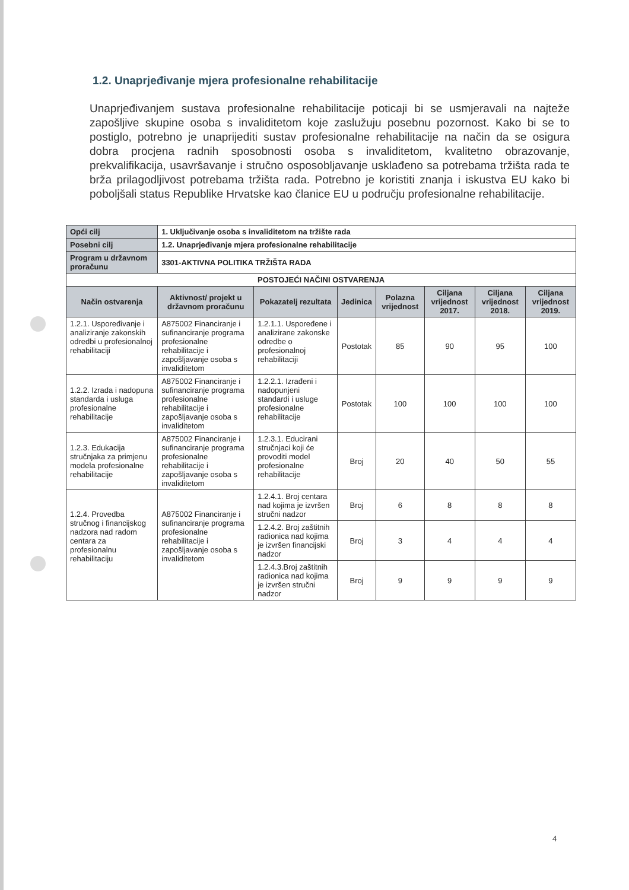1.2. Unaprjeđivanje mjera profesionalne rehabilitacije
Unaprjeđivanjem sustava profesionalne rehabilitacije poticaji bi se usmjeravali na najteže zapošljive skupine osoba s invaliditetom koje zaslužuju posebnu pozornost. Kako bi se to postiglo, potrebno je unaprijediti sustav profesionalne rehabilitacije na način da se osigura dobra procjena radnih sposobnosti osoba s invaliditetom, kvalitetno obrazovanje, prekvalifikacija, usavršavanje i stručno osposobljavanje usklađeno sa potrebama tržišta rada te brža prilagodljivost potrebama tržišta rada. Potrebno je koristiti znanja i iskustva EU kako bi poboljšali status Republike Hrvatske kao članice EU u području profesionalne rehabilitacije.
| Opći cilj | 1. Uključivanje osoba s invaliditetom na tržište rada | | | | | | |
| Posebni cilj | 1.2. Unaprjeđivanje mjera profesionalne rehabilitacije | | | | | | |
| Program u državnom proračunu | 3301-AKTIVNA POLITIKA TRŽIŠTA RADA | | | | | | |
| POSTOJEĆI NAČINI OSTVARENJA | | | | | | | |
| Način ostvarenja | Aktivnost/ projekt u državnom proračunu | Pokazatelj rezultata | Jedinica | Polazna vrijednost | Ciljana vrijednost 2017. | Ciljana vrijednost 2018. | Ciljana vrijednost 2019. |
| 1.2.1. Uspoređivanje i analiziranje zakonskih odredbi u profesionalnoj rehabilitaciji | A875002 Financiranje i sufinanciranje programa profesionalne rehabilitacije i zapošljavanje osoba s invaliditetom | 1.2.1.1. Uspoređene i analizirane zakonske odredbe o profesionalnoj rehabilitaciji | Postotak | 85 | 90 | 95 | 100 |
| 1.2.2. Izrada i nadopuna standarda i usluga profesionalne rehabilitacije | A875002 Financiranje i sufinanciranje programa profesionalne rehabilitacije i zapošljavanje osoba s invaliditetom | 1.2.2.1. Izrađeni i nadopunjeni standardi i usluge profesionalne rehabilitacije | Postotak | 100 | 100 | 100 | 100 |
| 1.2.3. Edukacija stručnjaka za primjenu modela profesionalne rehabilitacije | A875002 Financiranje i sufinanciranje programa profesionalne rehabilitacije i zapošljavanje osoba s invaliditetom | 1.2.3.1. Educirani stručnjaci koji će provoditi model profesionalne rehabilitacije | Broj | 20 | 40 | 50 | 55 |
| 1.2.4. Provedba stručnog i financijskog nadzora nad radom centara za profesionalnu rehabilitaciju | A875002 Financiranje i sufinanciranje programa profesionalne rehabilitacije i zapošljavanje osoba s invaliditetom | 1.2.4.1. Broj centara nad kojima je izvršen stručni nadzor | Broj | 6 | 8 | 8 | 8 |
| | | 1.2.4.2. Broj zaštitnih radionica nad kojima je izvršen financijski nadzor | Broj | 3 | 4 | 4 | 4 |
| | | 1.2.4.3.Broj zaštitnih radionica nad kojima je izvršen stručni nadzor | Broj | 9 | 9 | 9 | 9 |
4